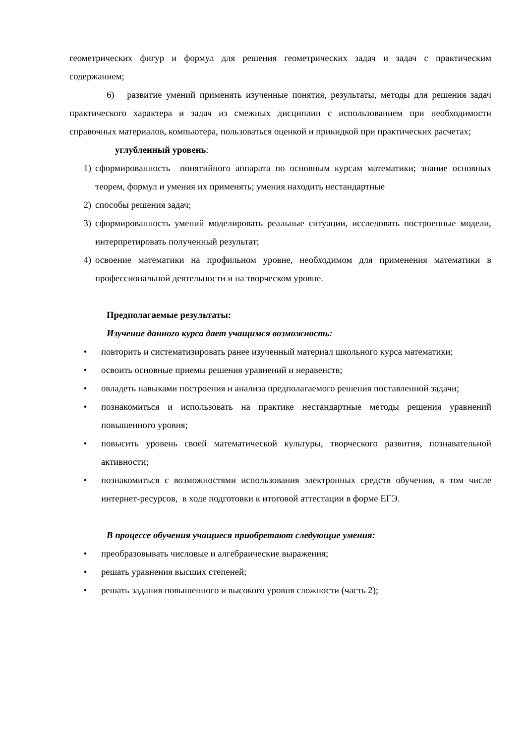геометрических фигур и формул для решения геометрических задач и задач с практическим содержанием;
6) развитие умений применять изученные понятия, результаты, методы для решения задач практического характера и задач из смежных дисциплин с использованием при необходимости справочных материалов, компьютера, пользоваться оценкой и прикидкой при практических расчетах;
углубленный уровень:
1) сформированность понятийного аппарата по основным курсам математики; знание основных теорем, формул и умения их применять; умения находить нестандартные
2) способы решения задач;
3) сформированность умений моделировать реальные ситуации, исследовать построенные модели, интерпретировать полученный результат;
4) освоение математики на профильном уровне, необходимом для применения математики в профессиональной деятельности и на творческом уровне.
Предполагаемые результаты:
Изучение данного курса дает учащимся возможность:
• повторить и систематизировать ранее изученный материал школьного курса математики;
• освоить основные приемы решения уравнений и неравенств;
• овладеть навыками построения и анализа предполагаемого решения поставленной задачи;
• познакомиться и использовать на практике нестандартные методы решения уравнений повышенного уровня;
• повысить уровень своей математической культуры, творческого развития, познавательной активности;
• познакомиться с возможностями использования электронных средств обучения, в том числе интернет-ресурсов, в ходе подготовки к итоговой аттестации в форме ЕГЭ.
В процессе обучения учащиеся приобретают следующие умения:
• преобразовывать числовые и алгебраические выражения;
• решать уравнения высших степеней;
• решать задания повышенного и высокого уровня сложности (часть 2);